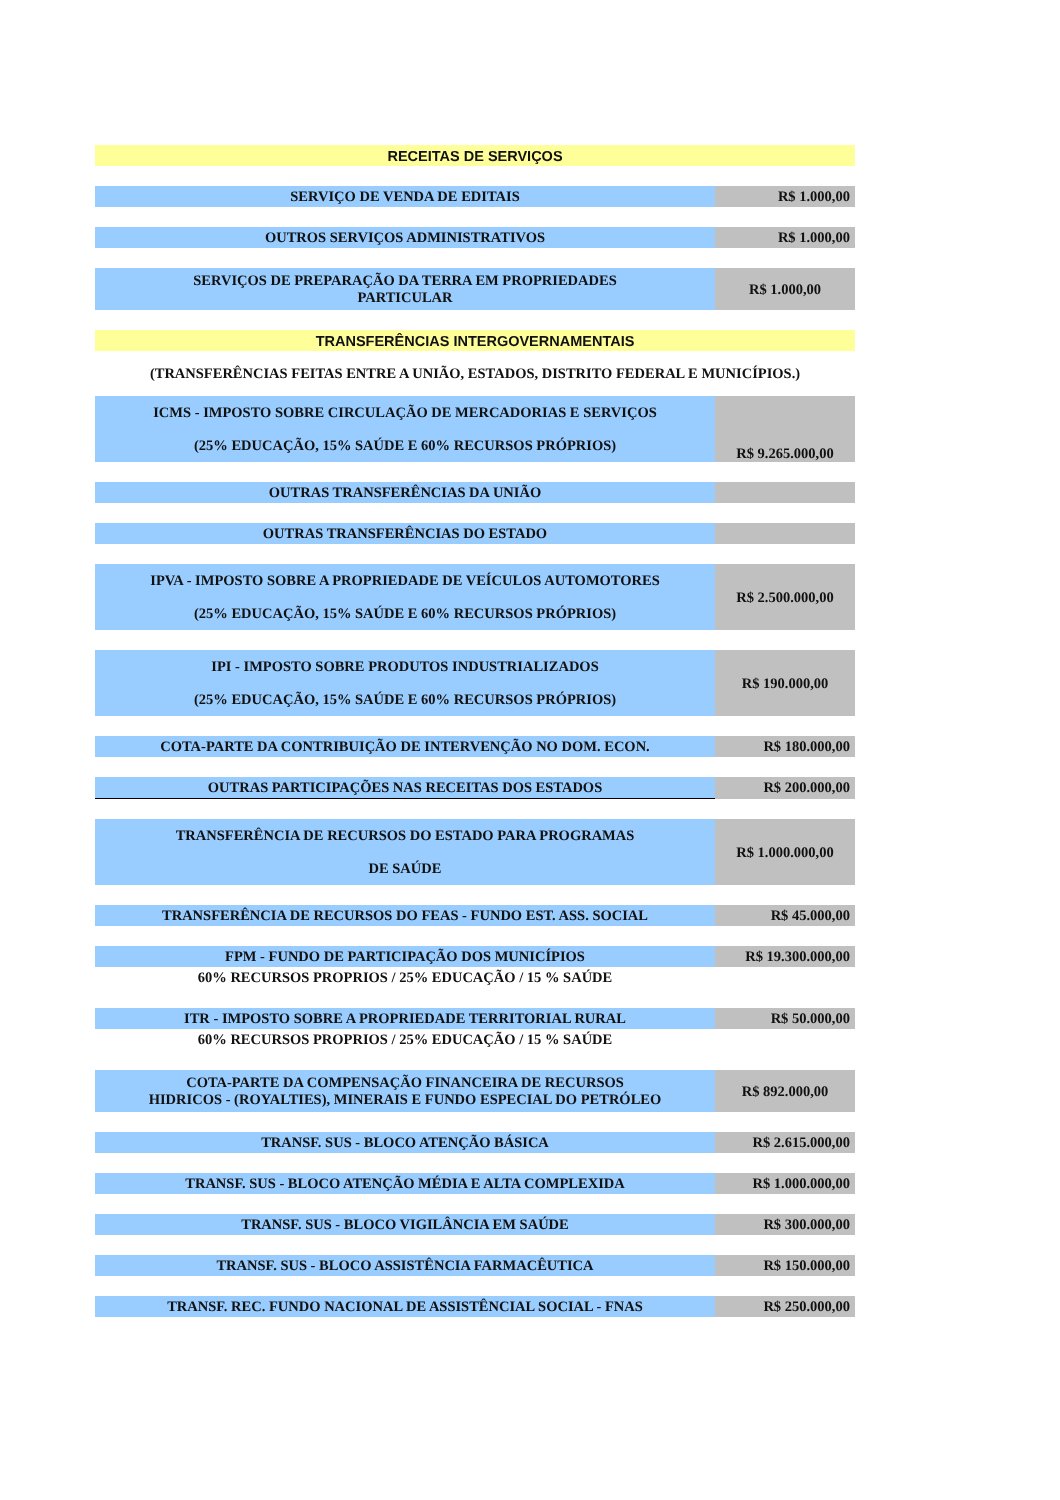| RECEITAS DE SERVIÇOS | |
| SERVIÇO DE VENDA DE EDITAIS | R$ 1.000,00 |
| OUTROS SERVIÇOS ADMINISTRATIVOS | R$ 1.000,00 |
| SERVIÇOS DE PREPARAÇÃO DA TERRA EM PROPRIEDADES PARTICULAR | R$ 1.000,00 |
| TRANSFERÊNCIAS INTERGOVERNAMENTAIS | |
| (TRANSFERÊNCIAS FEITAS ENTRE A UNIÃO, ESTADOS, DISTRITO FEDERAL E MUNICÍPIOS.) | |
| ICMS - IMPOSTO SOBRE CIRCULAÇÃO DE MERCADORIAS E SERVIÇOS (25% EDUCAÇÃO, 15% SAÚDE E 60% RECURSOS PRÓPRIOS) | R$ 9.265.000,00 |
| OUTRAS TRANSFERÊNCIAS DA UNIÃO | |
| OUTRAS TRANSFERÊNCIAS DO ESTADO | |
| IPVA - IMPOSTO SOBRE A PROPRIEDADE DE VEÍCULOS AUTOMOTORES (25% EDUCAÇÃO, 15% SAÚDE E 60% RECURSOS PRÓPRIOS) | R$ 2.500.000,00 |
| IPI - IMPOSTO SOBRE PRODUTOS INDUSTRIALIZADOS (25% EDUCAÇÃO, 15% SAÚDE E 60% RECURSOS PRÓPRIOS) | R$ 190.000,00 |
| COTA-PARTE DA CONTRIBUIÇÃO DE INTERVENÇÃO NO DOM. ECON. | R$ 180.000,00 |
| OUTRAS PARTICIPAÇÕES NAS RECEITAS DOS ESTADOS | R$ 200.000,00 |
| TRANSFERÊNCIA DE RECURSOS DO ESTADO PARA PROGRAMAS DE SAÚDE | R$ 1.000.000,00 |
| TRANSFERÊNCIA DE RECURSOS DO FEAS - FUNDO EST. ASS. SOCIAL | R$ 45.000,00 |
| FPM - FUNDO DE PARTICIPAÇÃO DOS MUNICÍPIOS | R$ 19.300.000,00 |
| 60% RECURSOS PROPRIOS / 25% EDUCAÇÃO / 15 % SAÚDE | |
| ITR - IMPOSTO SOBRE A PROPRIEDADE TERRITORIAL RURAL | R$ 50.000,00 |
| 60% RECURSOS PROPRIOS / 25% EDUCAÇÃO / 15 % SAÚDE | |
| COTA-PARTE DA COMPENSAÇÃO FINANCEIRA DE RECURSOS HIDRICOS - (ROYALTIES), MINERAIS E FUNDO ESPECIAL DO PETRÓLEO | R$ 892.000,00 |
| TRANSF. SUS - BLOCO ATENÇÃO BÁSICA | R$ 2.615.000,00 |
| TRANSF. SUS - BLOCO ATENÇÃO MÉDIA E ALTA COMPLEXIDA | R$ 1.000.000,00 |
| TRANSF. SUS - BLOCO VIGILÂNCIA EM SAÚDE | R$ 300.000,00 |
| TRANSF. SUS - BLOCO ASSISTÊNCIA FARMACÊUTICA | R$ 150.000,00 |
| TRANSF. REC. FUNDO NACIONAL DE ASSISTÊNCIAL SOCIAL - FNAS | R$ 250.000,00 |